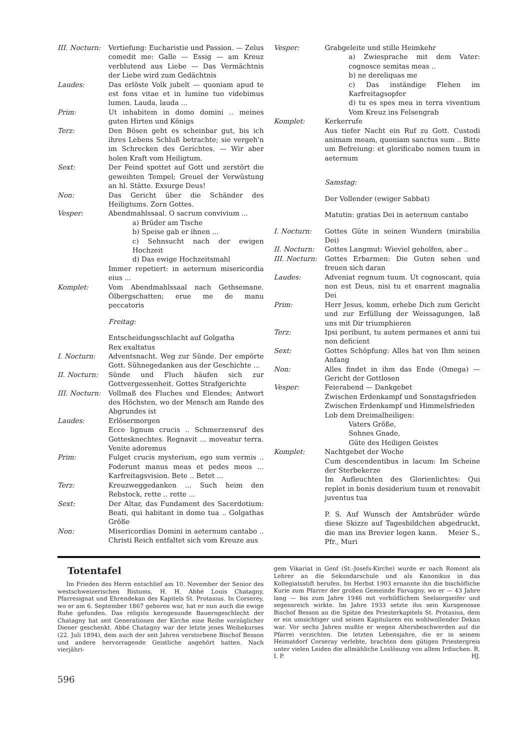III. Nocturn:
Vertiefung: Eucharistie und Passion. — Zelus comedit me: Galle — Essig — am Kreuz verblutend aus Liebe — Das Vermächtnis der Liebe wird zum Gedächtnis
Laudes: Das erlöste Volk jubelt — quoniam apud te est fons vitae et in lumine tuo videbimus lumen. Lauda, lauda ...
Prim: Ut inhabitem in domo domini .. meines guten Hirten und Königs
Terz: Den Bösen geht es scheinbar gut, bis ich ihres Lebens Schluß betrachte; sie vergeh'n im Schrecken des Gerichtes. — Wir aber holen Kraft vom Heiligtum.
Sext: Der Feind spottet auf Gott und zerstört die geweihten Tempel; Greuel der Verwüstung an hl. Stätte. Exsurge Deus!
Non: Das Gericht über die Schänder des Heiligtums. Zorn Gottes.
Vesper: Abendmahlssaal. O sacrum convivium ...
a) Brüder am Tische
b) Speise gab er ihnen ...
c) Sehnsucht nach der ewigen Hochzeit
d) Das ewige Hochzeitsmahl
Immer repetiert: in aeternum misericordia eius ...
Komplet: Vom Abendmahlssaal nach Gethsemane. Ölbergschatten; erue me de manu peccatoris
Freitag:
Entscheidungsschlacht auf Golgatha
Rex exaltatus
I. Nocturn: Adventsnacht. Weg zur Sünde. Der empörte Gott. Sühnegedanken aus der Geschichte ...
II. Nocturn: Sünde und Fluch häufen sich zur Gottvergessenheit. Gottes Strafgerichte
III. Nocturn:
Vollmaß des Fluches und Elendes; Antwort des Höchsten, wo der Mensch am Rande des Abgrundes ist
Laudes: Erlösermorgen
Ecce lignum crucis .. Schmerzensruf des Gottesknechtes. Regnavit ... moveatur terra. Venite adoremus
Prim: Fulget crucis mysterium, ego sum vermis .. Foderunt manus meas et pedes meos ... Karfreitagsvision. Bete .. Betet ...
Terz: Kreuzweggedanken ... Such heim den Rebstock, rette .. rette ...
Sext: Der Altar, das Fundament des Sacerdotium: Beati, qui habitant in domo tua .. Golgathas Größe
Non: Misericordias Domini in aeternum cantabo .. Christi Reich entfaltet sich vom Kreuze aus
Vesper: Grabgeleite und stille Heimkehr
a) Zwiesprache mit dem Vater: cognosce semitas meas ..
b) ne dereliquas me
c) Das inständige Flehen im Karfreitagsopfer
d) tu es spes mea in terra viventium Vom Kreuz ins Felsengrab
Komplet: Kerkerrufe
Aus tiefer Nacht ein Ruf zu Gott. Custodi animam meam, quoniam sanctus sum .. Bitte um Befreiung: et glorificabo nomen tuum in aeternum
Samstag:
Der Vollender (ewiger Sabbat)
Matutin: gratias Dei in aeternum cantabo
I. Nocturn: Gottes Güte in seinen Wundern (mirabilia Dei)
II. Nocturn: Gottes Langmut: Wieviel geholfen, aber ..
III. Nocturn:
Gottes Erbarmen: Die Guten sehen und freuen sich daran
Laudes: Adveniat regnum tuum. Ut cognoscant, quia non est Deus, nisi tu et enarrent magnalia Dei
Prim: Herr Jesus, komm, erhebe Dich zum Gericht und zur Erfüllung der Weissagungen, laß uns mit Dir triumphieren
Terz: Ipsi peribunt, tu autem permanes et anni tui non deficient
Sext: Gottes Schöpfung: Alles hat von Ihm seinen Anfang
Non: Alles findet in ihm das Ende (Omega) — Gericht der Gottlosen
Vesper: Feierabend — Dankgebet
Zwischen Erdenkampf und Sonntagsfrieden
Zwischen Erdenkampf und Himmelsfrieden
Lob dem Dreimalheiligen:
Vaters Größe,
Sohnes Gnade,
Güte des Heiligen Geistes
Komplet: Nachtgebet der Woche
Cum descendentibus in lacum: Im Scheine der Sterbekerze
Im Aufleuchten des Glorienlichtes: Qui replet in bonis desiderium tuum et renovabit juventus tua
P. S. Auf Wunsch der Amtsbrüder würde diese Skizze auf Tagesbildchen abgedruckt, die man ins Brevier legen kann. Meier S., Pfr., Muri
Totentafel
Im Frieden des Herrn entschlief am 10. November der Senior des westschweizerischen Bistums, H. H. Abbé Louis Chatagny, Pfarresignat und Ehrendekan des Kapitels St. Protasius. In Corserey, wo er am 6. September 1867 geboren war, hat er nun auch die ewige Ruhe gefunden. Das religiös kerngesunde Bauerngeschlecht der Chatagny hat seit Generationen der Kirche eine Reihe vorzüglicher Diener geschenkt. Abbé Chatagny war der letzte jenes Weihekurses (22. Juli 1894), dem auch der seit Jahren verstorbene Bischof Besson und andere hervorragende Geistliche angehört hatten. Nach vierjähri-
gem Vikariat in Genf (St.-Josefs-Kirche) wurde er nach Romont als Lehrer an die Sekundarschule und als Kanonikus in das Kollegiatsstift berufen. Im Herbst 1903 ernannte ihn die bischöfliche Kurie zum Pfarrer der großen Gemeinde Farvagny, wo er — 43 Jahre lang — bis zum Jahre 1946 mit vorbildlichem Seelsorgseifer und segensreich wirkte. Im Jahre 1933 setzte ihn sein Kursgenosse Bischof Besson an die Spitze des Priesterkapitels St. Protasius, dem er ein umsichtiger und seinen Kapitularen ein wohlwollender Dekan war. Vor sechs Jahren mußte er wegen Altersbeschwerden auf die Pfarrei verzichten. Die letzten Lebensjahre, die er in seinem Heimatdorf Corseray verlebte, brachten dem gütigen Priestergreis unter vielen Leiden die allmähliche Loslösung von allem Irdischen. R. I. P. HJ.
596